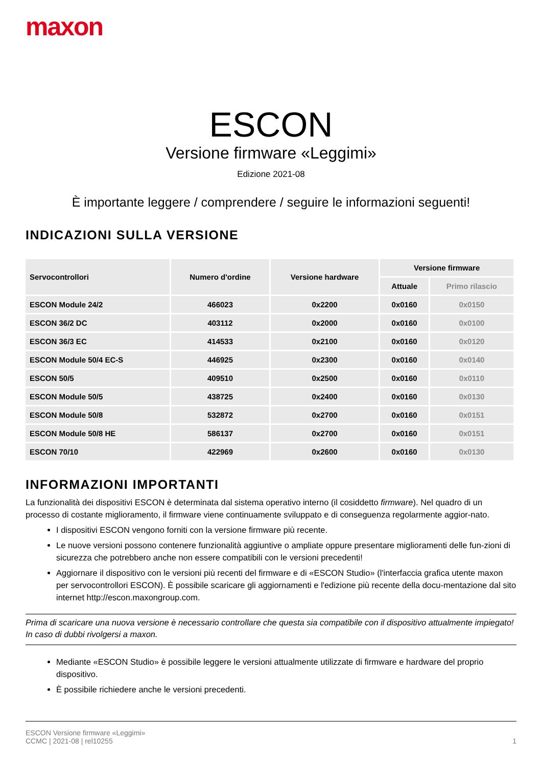maxon
ESCON
Versione firmware «Leggimi»
Edizione 2021-08
È importante leggere / comprendere / seguire le informazioni seguenti!
INDICAZIONI SULLA VERSIONE
| Servocontrollori | Numero d'ordine | Versione hardware | Versione firmware | |
| --- | --- | --- | --- | --- |
| | | | Attuale | Primo rilascio |
| ESCON Module 24/2 | 466023 | 0x2200 | 0x0160 | 0x0150 |
| ESCON 36/2 DC | 403112 | 0x2000 | 0x0160 | 0x0100 |
| ESCON 36/3 EC | 414533 | 0x2100 | 0x0160 | 0x0120 |
| ESCON Module 50/4 EC-S | 446925 | 0x2300 | 0x0160 | 0x0140 |
| ESCON 50/5 | 409510 | 0x2500 | 0x0160 | 0x0110 |
| ESCON Module 50/5 | 438725 | 0x2400 | 0x0160 | 0x0130 |
| ESCON Module 50/8 | 532872 | 0x2700 | 0x0160 | 0x0151 |
| ESCON Module 50/8 HE | 586137 | 0x2700 | 0x0160 | 0x0151 |
| ESCON 70/10 | 422969 | 0x2600 | 0x0160 | 0x0130 |
INFORMAZIONI IMPORTANTI
La funzionalità dei dispositivi ESCON è determinata dal sistema operativo interno (il cosiddetto firmware). Nel quadro di un processo di costante miglioramento, il firmware viene continuamente sviluppato e di conseguenza regolarmente aggior-nato.
I dispositivi ESCON vengono forniti con la versione firmware più recente.
Le nuove versioni possono contenere funzionalità aggiuntive o ampliate oppure presentare miglioramenti delle fun-zioni di sicurezza che potrebbero anche non essere compatibili con le versioni precedenti!
Aggiornare il dispositivo con le versioni più recenti del firmware e di «ESCON Studio» (l'interfaccia grafica utente maxon per servocontrollori ESCON). È possibile scaricare gli aggiornamenti e l'edizione più recente della docu-mentazione dal sito internet http://escon.maxongroup.com.
Prima di scaricare una nuova versione è necessario controllare che questa sia compatibile con il dispositivo attualmente impiegato! In caso di dubbi rivolgersi a maxon.
Mediante «ESCON Studio» è possibile leggere le versioni attualmente utilizzate di firmware e hardware del proprio dispositivo.
È possibile richiedere anche le versioni precedenti.
ESCON Versione firmware «Leggimi»
CCMC | 2021-08 | rel10255
1